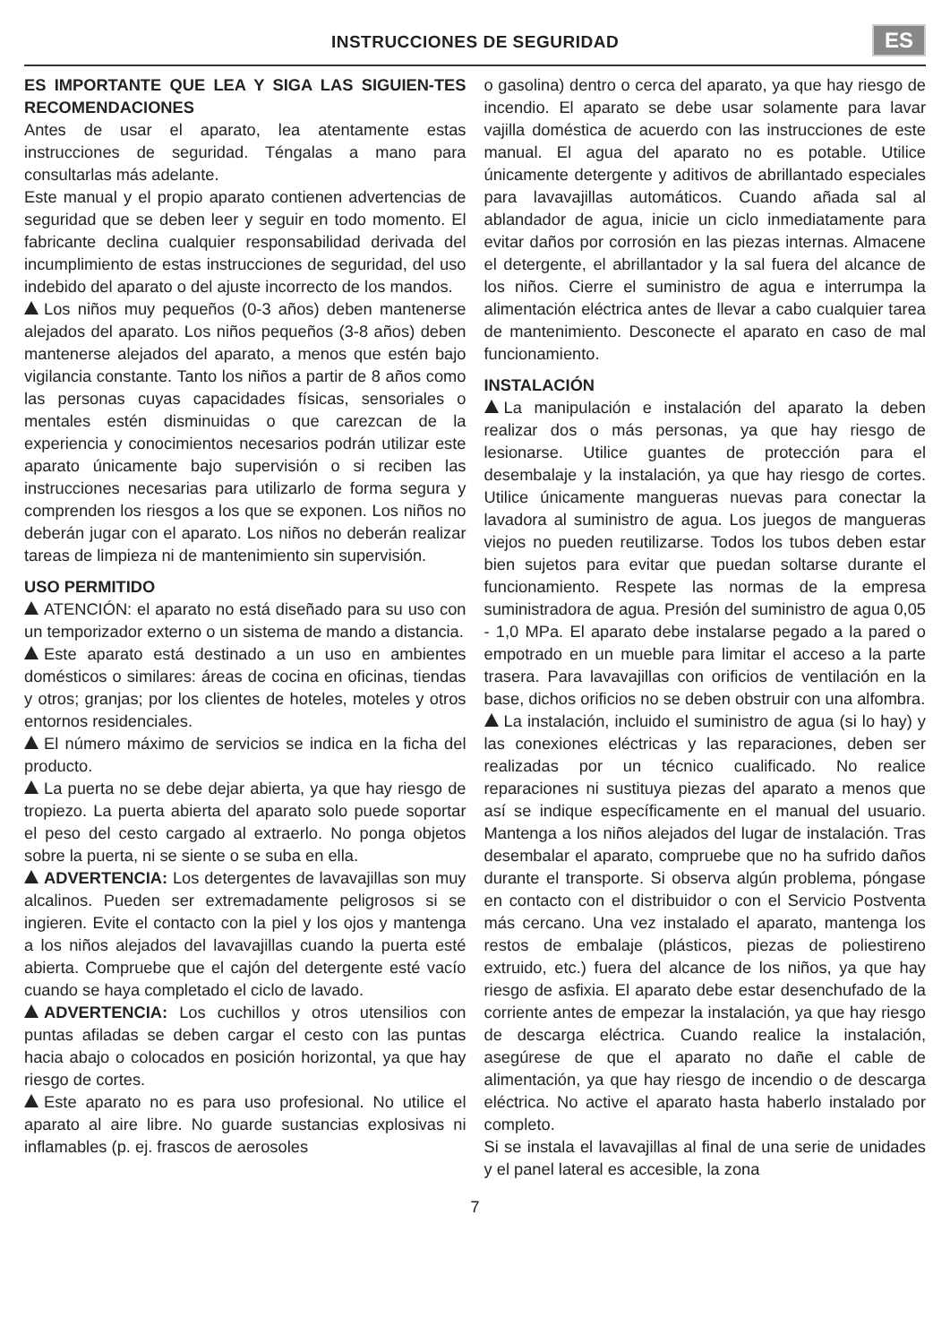INSTRUCCIONES DE SEGURIDAD
ES
ES IMPORTANTE QUE LEA Y SIGA LAS SIGUIEN-TES RECOMENDACIONES
Antes de usar el aparato, lea atentamente estas instrucciones de seguridad. Téngalas a mano para consultarlas más adelante.
Este manual y el propio aparato contienen advertencias de seguridad que se deben leer y seguir en todo momento. El fabricante declina cualquier responsabilidad derivada del incumplimiento de estas instrucciones de seguridad, del uso indebido del aparato o del ajuste incorrecto de los mandos.
Los niños muy pequeños (0-3 años) deben mantenerse alejados del aparato. Los niños pequeños (3-8 años) deben mantenerse alejados del aparato, a menos que estén bajo vigilancia constante. Tanto los niños a partir de 8 años como las personas cuyas capacidades físicas, sensoriales o mentales estén disminuidas o que carezcan de la experiencia y conocimientos necesarios podrán utilizar este aparato únicamente bajo supervisión o si reciben las instrucciones necesarias para utilizarlo de forma segura y comprenden los riesgos a los que se exponen. Los niños no deberán jugar con el aparato. Los niños no deberán realizar tareas de limpieza ni de mantenimiento sin supervisión.
USO PERMITIDO
ATENCIÓN: el aparato no está diseñado para su uso con un temporizador externo o un sistema de mando a distancia.
Este aparato está destinado a un uso en ambientes domésticos o similares: áreas de cocina en oficinas, tiendas y otros; granjas; por los clientes de hoteles, moteles y otros entornos residenciales.
El número máximo de servicios se indica en la ficha del producto.
La puerta no se debe dejar abierta, ya que hay riesgo de tropiezo. La puerta abierta del aparato solo puede soportar el peso del cesto cargado al extraerlo. No ponga objetos sobre la puerta, ni se siente o se suba en ella.
ADVERTENCIA: Los detergentes de lavavajillas son muy alcalinos. Pueden ser extremadamente peligrosos si se ingieren. Evite el contacto con la piel y los ojos y mantenga a los niños alejados del lavavajillas cuando la puerta esté abierta. Compruebe que el cajón del detergente esté vacío cuando se haya completado el ciclo de lavado.
ADVERTENCIA: Los cuchillos y otros utensilios con puntas afiladas se deben cargar el cesto con las puntas hacia abajo o colocados en posición horizontal, ya que hay riesgo de cortes.
Este aparato no es para uso profesional. No utilice el aparato al aire libre. No guarde sustancias explosivas ni inflamables (p. ej. frascos de aerosoles
o gasolina) dentro o cerca del aparato, ya que hay riesgo de incendio. El aparato se debe usar solamente para lavar vajilla doméstica de acuerdo con las instrucciones de este manual. El agua del aparato no es potable. Utilice únicamente detergente y aditivos de abrillantado especiales para lavavajillas automáticos. Cuando añada sal al ablandador de agua, inicie un ciclo inmediatamente para evitar daños por corrosión en las piezas internas. Almacene el detergente, el abrillantador y la sal fuera del alcance de los niños. Cierre el suministro de agua e interrumpa la alimentación eléctrica antes de llevar a cabo cualquier tarea de mantenimiento. Desconecte el aparato en caso de mal funcionamiento.
INSTALACIÓN
La manipulación e instalación del aparato la deben realizar dos o más personas, ya que hay riesgo de lesionarse. Utilice guantes de protección para el desembalaje y la instalación, ya que hay riesgo de cortes. Utilice únicamente mangueras nuevas para conectar la lavadora al suministro de agua. Los juegos de mangueras viejos no pueden reutilizarse. Todos los tubos deben estar bien sujetos para evitar que puedan soltarse durante el funcionamiento. Respete las normas de la empresa suministradora de agua. Presión del suministro de agua 0,05 - 1,0 MPa. El aparato debe instalarse pegado a la pared o empotrado en un mueble para limitar el acceso a la parte trasera. Para lavavajillas con orificios de ventilación en la base, dichos orificios no se deben obstruir con una alfombra.
La instalación, incluido el suministro de agua (si lo hay) y las conexiones eléctricas y las reparaciones, deben ser realizadas por un técnico cualificado. No realice reparaciones ni sustituya piezas del aparato a menos que así se indique específicamente en el manual del usuario. Mantenga a los niños alejados del lugar de instalación. Tras desembalar el aparato, compruebe que no ha sufrido daños durante el transporte. Si observa algún problema, póngase en contacto con el distribuidor o con el Servicio Postventa más cercano. Una vez instalado el aparato, mantenga los restos de embalaje (plásticos, piezas de poliestireno extruido, etc.) fuera del alcance de los niños, ya que hay riesgo de asfixia. El aparato debe estar desenchufado de la corriente antes de empezar la instalación, ya que hay riesgo de descarga eléctrica. Cuando realice la instalación, asegúrese de que el aparato no dañe el cable de alimentación, ya que hay riesgo de incendio o de descarga eléctrica. No active el aparato hasta haberlo instalado por completo.
Si se instala el lavavajillas al final de una serie de unidades y el panel lateral es accesible, la zona
7